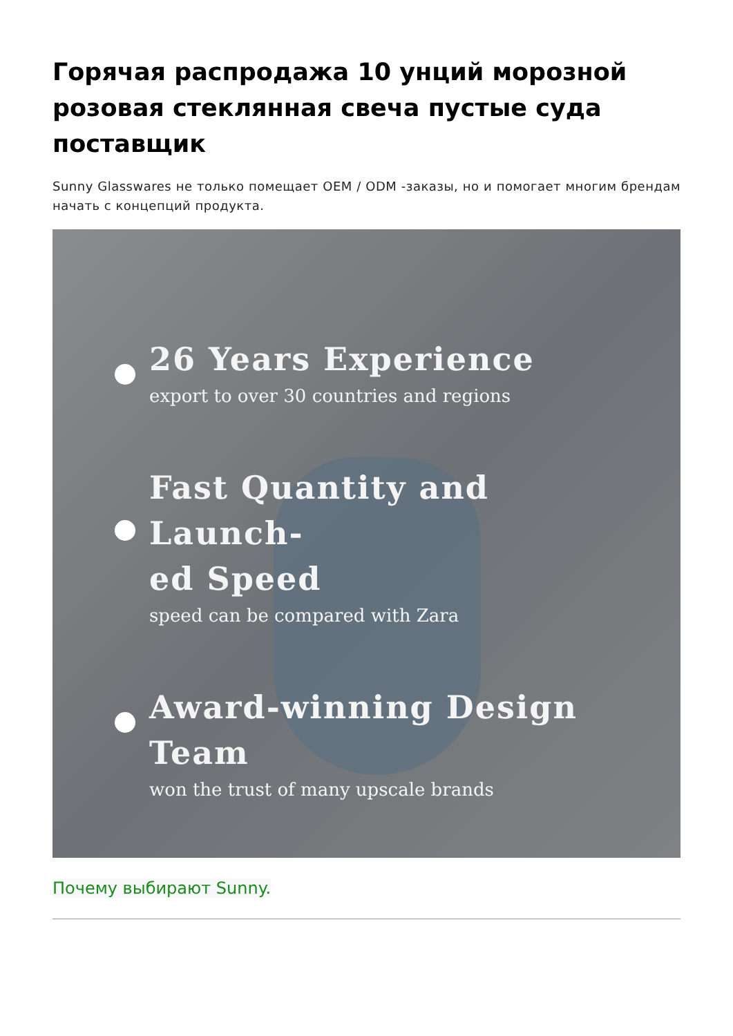Горячая распродажа 10 унций морозной розовая стеклянная свеча пустые суда поставщик
Sunny Glasswares не только помещает OEM / ODM -заказы, но и помогает многим брендам начать с концепций продукта.
26 Years Experience
export to over 30 countries and regions
Fast Quantity and Launch-
ed Speed
speed can be compared with Zara
Award-winning Design Team
won the trust of many upscale brands
Почему выбирают Sunny.